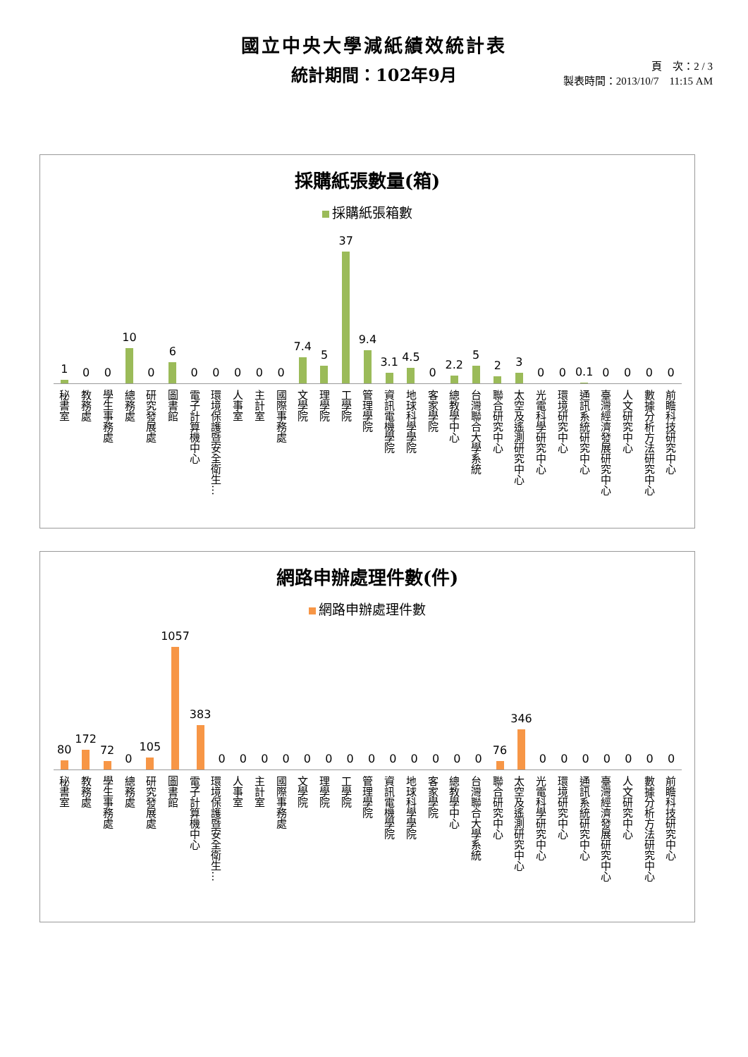國立中央大學減紙績效統計表
統計期間：102年9月
頁　次：2 / 3
製表時間：2013/10/7　11:15 AM
採購紙張數量(箱)
採購紙張箱數
1
0
0
10
0
6
0
0
0
0
0
7.4
5
37
9.4
3.1
4.5
0
2.2
5
2
3
0
0
0.1
0
0
0
0
秘書室
教務處
學生事務處
總務處
研究發展處
圖書館
電子計算機中心
環境保護暨安全衛生…
人事室
主計室
國際事務處
文學院
理學院
工學院
管理學院
資訊電機學院
地球科學學院
客家學院
總教學中心
台灣聯合大學系統
聯合研究中心
太空及遙測研究中心
光電科學研究中心
環境研究中心
通訊系統研究中心
臺灣經濟發展研究中心
人文研究中心
數據分析方法研究中心
前瞻科技研究中心
網路申辦處理件數(件)
網路申辦處理件數
80
172
72
0
105
1057
383
0
0
0
0
0
0
0
0
0
0
0
0
0
76
346
0
0
0
0
0
0
0
秘書室
教務處
學生事務處
總務處
研究發展處
圖書館
電子計算機中心
環境保護暨安全衛生…
人事室
主計室
國際事務處
文學院
理學院
工學院
管理學院
資訊電機學院
地球科學學院
客家學院
總教學中心
台灣聯合大學系統
聯合研究中心
太空及遙測研究中心
光電科學研究中心
環境研究中心
通訊系統研究中心
臺灣經濟發展研究中心
人文研究中心
數據分析方法研究中心
前瞻科技研究中心